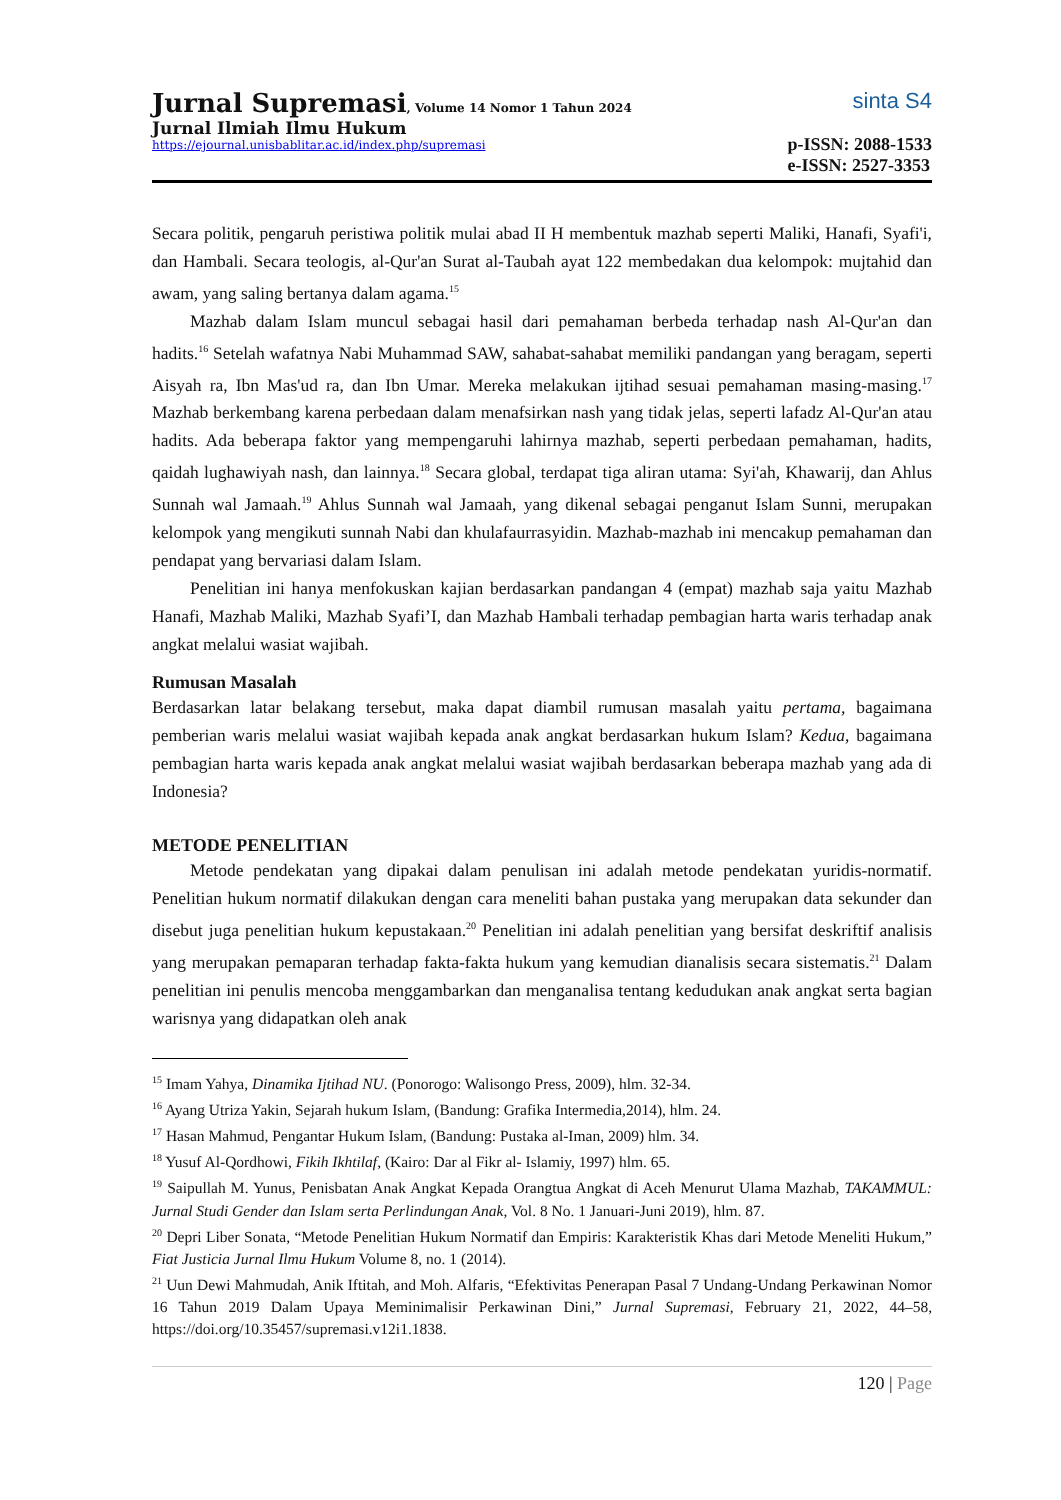Jurnal Supremasi, Volume 14 Nomor 1 Tahun 2024
Jurnal Ilmiah Ilmu Hukum
https://ejournal.unisbablitar.ac.id/index.php/supremasi
sinta S4
p-ISSN: 2088-1533
e-ISSN: 2527-3353
Secara politik, pengaruh peristiwa politik mulai abad II H membentuk mazhab seperti Maliki, Hanafi, Syafi'i, dan Hambali. Secara teologis, al-Qur'an Surat al-Taubah ayat 122 membedakan dua kelompok: mujtahid dan awam, yang saling bertanya dalam agama.<sup>15</sup>
Mazhab dalam Islam muncul sebagai hasil dari pemahaman berbeda terhadap nash Al-Qur'an dan hadits.<sup>16</sup> Setelah wafatnya Nabi Muhammad SAW, sahabat-sahabat memiliki pandangan yang beragam, seperti Aisyah ra, Ibn Mas'ud ra, dan Ibn Umar. Mereka melakukan ijtihad sesuai pemahaman masing-masing.<sup>17</sup> Mazhab berkembang karena perbedaan dalam menafsirkan nash yang tidak jelas, seperti lafadz Al-Qur'an atau hadits. Ada beberapa faktor yang mempengaruhi lahirnya mazhab, seperti perbedaan pemahaman, hadits, qaidah lughawiyah nash, dan lainnya.<sup>18</sup> Secara global, terdapat tiga aliran utama: Syi'ah, Khawarij, dan Ahlus Sunnah wal Jamaah.<sup>19</sup> Ahlus Sunnah wal Jamaah, yang dikenal sebagai penganut Islam Sunni, merupakan kelompok yang mengikuti sunnah Nabi dan khulafaurrasyidin. Mazhab-mazhab ini mencakup pemahaman dan pendapat yang bervariasi dalam Islam.
Penelitian ini hanya menfokuskan kajian berdasarkan pandangan 4 (empat) mazhab saja yaitu Mazhab Hanafi, Mazhab Maliki, Mazhab Syafi’I, dan Mazhab Hambali terhadap pembagian harta waris terhadap anak angkat melalui wasiat wajibah.
Rumusan Masalah
Berdasarkan latar belakang tersebut, maka dapat diambil rumusan masalah yaitu pertama, bagaimana pemberian waris melalui wasiat wajibah kepada anak angkat berdasarkan hukum Islam? Kedua, bagaimana pembagian harta waris kepada anak angkat melalui wasiat wajibah berdasarkan beberapa mazhab yang ada di Indonesia?
METODE PENELITIAN
Metode pendekatan yang dipakai dalam penulisan ini adalah metode pendekatan yuridis-normatif. Penelitian hukum normatif dilakukan dengan cara meneliti bahan pustaka yang merupakan data sekunder dan disebut juga penelitian hukum kepustakaan.<sup>20</sup> Penelitian ini adalah penelitian yang bersifat deskriftif analisis yang merupakan pemaparan terhadap fakta-fakta hukum yang kemudian dianalisis secara sistematis.<sup>21</sup> Dalam penelitian ini penulis mencoba menggambarkan dan menganalisa tentang kedudukan anak angkat serta bagian warisnya yang didapatkan oleh anak
<sup>15</sup> Imam Yahya, Dinamika Ijtihad NU. (Ponorogo: Walisongo Press, 2009), hlm. 32-34.
<sup>16</sup> Ayang Utriza Yakin, Sejarah hukum Islam, (Bandung: Grafika Intermedia,2014), hlm. 24.
<sup>17</sup> Hasan Mahmud, Pengantar Hukum Islam, (Bandung: Pustaka al-Iman, 2009) hlm. 34.
<sup>18</sup> Yusuf Al-Qordhowi, Fikih Ikhtilaf, (Kairo: Dar al Fikr al- Islamiy, 1997) hlm. 65.
<sup>19</sup> Saipullah M. Yunus, Penisbatan Anak Angkat Kepada Orangtua Angkat di Aceh Menurut Ulama Mazhab, TAKAMMUL: Jurnal Studi Gender dan Islam serta Perlindungan Anak, Vol. 8 No. 1 Januari-Juni 2019), hlm. 87.
<sup>20</sup> Depri Liber Sonata, “Metode Penelitian Hukum Normatif dan Empiris: Karakteristik Khas dari Metode Meneliti Hukum,” Fiat Justicia Jurnal Ilmu Hukum Volume 8, no. 1 (2014).
<sup>21</sup> Uun Dewi Mahmudah, Anik Iftitah, and Moh. Alfaris, “Efektivitas Penerapan Pasal 7 Undang-Undang Perkawinan Nomor 16 Tahun 2019 Dalam Upaya Meminimalisir Perkawinan Dini,” Jurnal Supremasi, February 21, 2022, 44–58, https://doi.org/10.35457/supremasi.v12i1.1838.
120 | Page